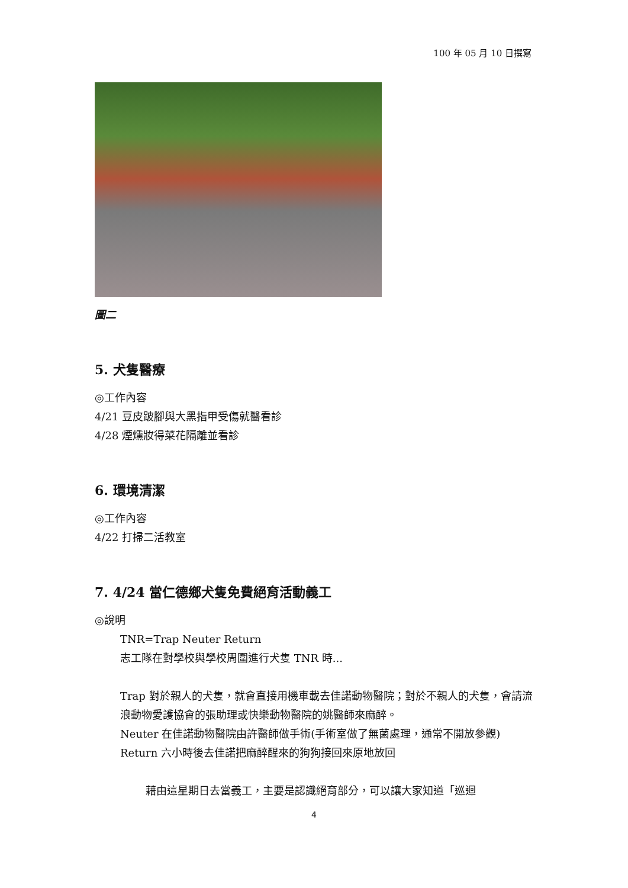100 年 05 月 10 日撰寫
圖二
5. 犬隻醫療
◎工作內容
4/21 豆皮跛腳與大黑指甲受傷就醫看診
4/28 煙燻妝得菜花隔離並看診
6. 環境清潔
◎工作內容
4/22 打掃二活教室
7. 4/24 當仁德鄉犬隻免費絕育活動義工
◎說明
TNR=Trap Neuter Return
志工隊在對學校與學校周圍進行犬隻 TNR 時...
Trap 對於親人的犬隻，就會直接用機車載去佳諾動物醫院；對於不親人的犬隻，會請流浪動物愛護協會的張助理或快樂動物醫院的姚醫師來麻醉。
Neuter 在佳諾動物醫院由許醫師做手術(手術室做了無菌處理，通常不開放參觀)
Return 六小時後去佳諾把麻醉醒來的狗狗接回來原地放回
藉由這星期日去當義工，主要是認識絕育部分，可以讓大家知道「巡迴
4